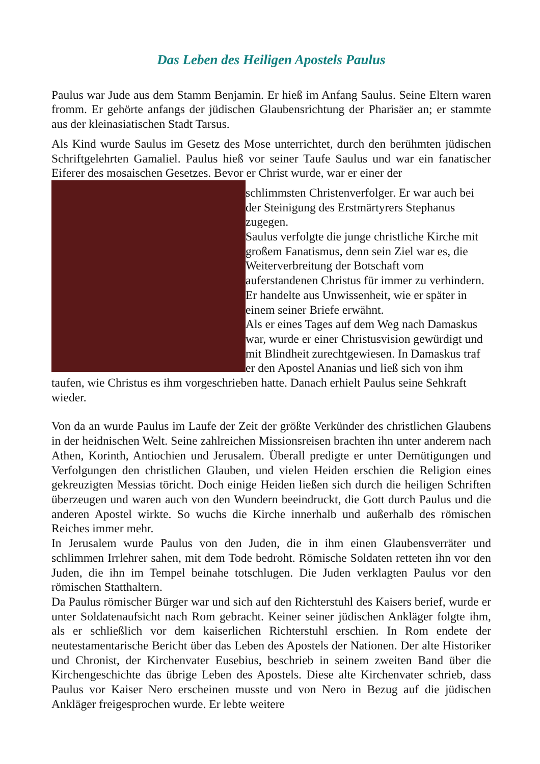Das Leben des Heiligen Apostels Paulus
Paulus war Jude aus dem Stamm Benjamin. Er hieß im Anfang Saulus. Seine Eltern waren fromm. Er gehörte anfangs der jüdischen Glaubensrichtung der Pharisäer an; er stammte aus der kleinasiatischen Stadt Tarsus.
Als Kind wurde Saulus im Gesetz des Mose unterrichtet, durch den berühmten jüdischen Schriftgelehrten Gamaliel. Paulus hieß vor seiner Taufe Saulus und war ein fanatischer Eiferer des mosaischen Gesetzes. Bevor er Christ wurde, war er einer der
schlimmsten Christenverfolger. Er war auch bei der Steinigung des Erstmärtyrers Stephanus zugegen.
Saulus verfolgte die junge christliche Kirche mit großem Fanatismus, denn sein Ziel war es, die Weiterverbreitung der Botschaft vom auferstandenen Christus für immer zu verhindern. Er handelte aus Unwissenheit, wie er später in einem seiner Briefe erwähnt.
Als er eines Tages auf dem Weg nach Damaskus war, wurde er einer Christusvision gewürdigt und mit Blindheit zurechtgewiesen. In Damaskus traf er den Apostel Ananias und ließ sich von ihm taufen, wie Christus es ihm vorgeschrieben hatte. Danach erhielt Paulus seine Sehkraft wieder.
Von da an wurde Paulus im Laufe der Zeit der größte Verkünder des christlichen Glaubens in der heidnischen Welt. Seine zahlreichen Missionsreisen brachten ihn unter anderem nach Athen, Korinth, Antiochien und Jerusalem. Überall predigte er unter Demütigungen und Verfolgungen den christlichen Glauben, und vielen Heiden erschien die Religion eines gekreuzigten Messias töricht. Doch einige Heiden ließen sich durch die heiligen Schriften überzeugen und waren auch von den Wundern beeindruckt, die Gott durch Paulus und die anderen Apostel wirkte. So wuchs die Kirche innerhalb und außerhalb des römischen Reiches immer mehr.
In Jerusalem wurde Paulus von den Juden, die in ihm einen Glaubensverräter und schlimmen Irrlehrer sahen, mit dem Tode bedroht. Römische Soldaten retteten ihn vor den Juden, die ihn im Tempel beinahe totschlugen. Die Juden verklagten Paulus vor den römischen Statthaltern.
Da Paulus römischer Bürger war und sich auf den Richterstuhl des Kaisers berief, wurde er unter Soldatenaufsicht nach Rom gebracht. Keiner seiner jüdischen Ankläger folgte ihm, als er schließlich vor dem kaiserlichen Richterstuhl erschien. In Rom endete der neutestamentarische Bericht über das Leben des Apostels der Nationen. Der alte Historiker und Chronist, der Kirchenvater Eusebius, beschrieb in seinem zweiten Band über die Kirchengeschichte das übrige Leben des Apostels. Diese alte Kirchenvater schrieb, dass Paulus vor Kaiser Nero erscheinen musste und von Nero in Bezug auf die jüdischen Ankläger freigesprochen wurde. Er lebte weitere